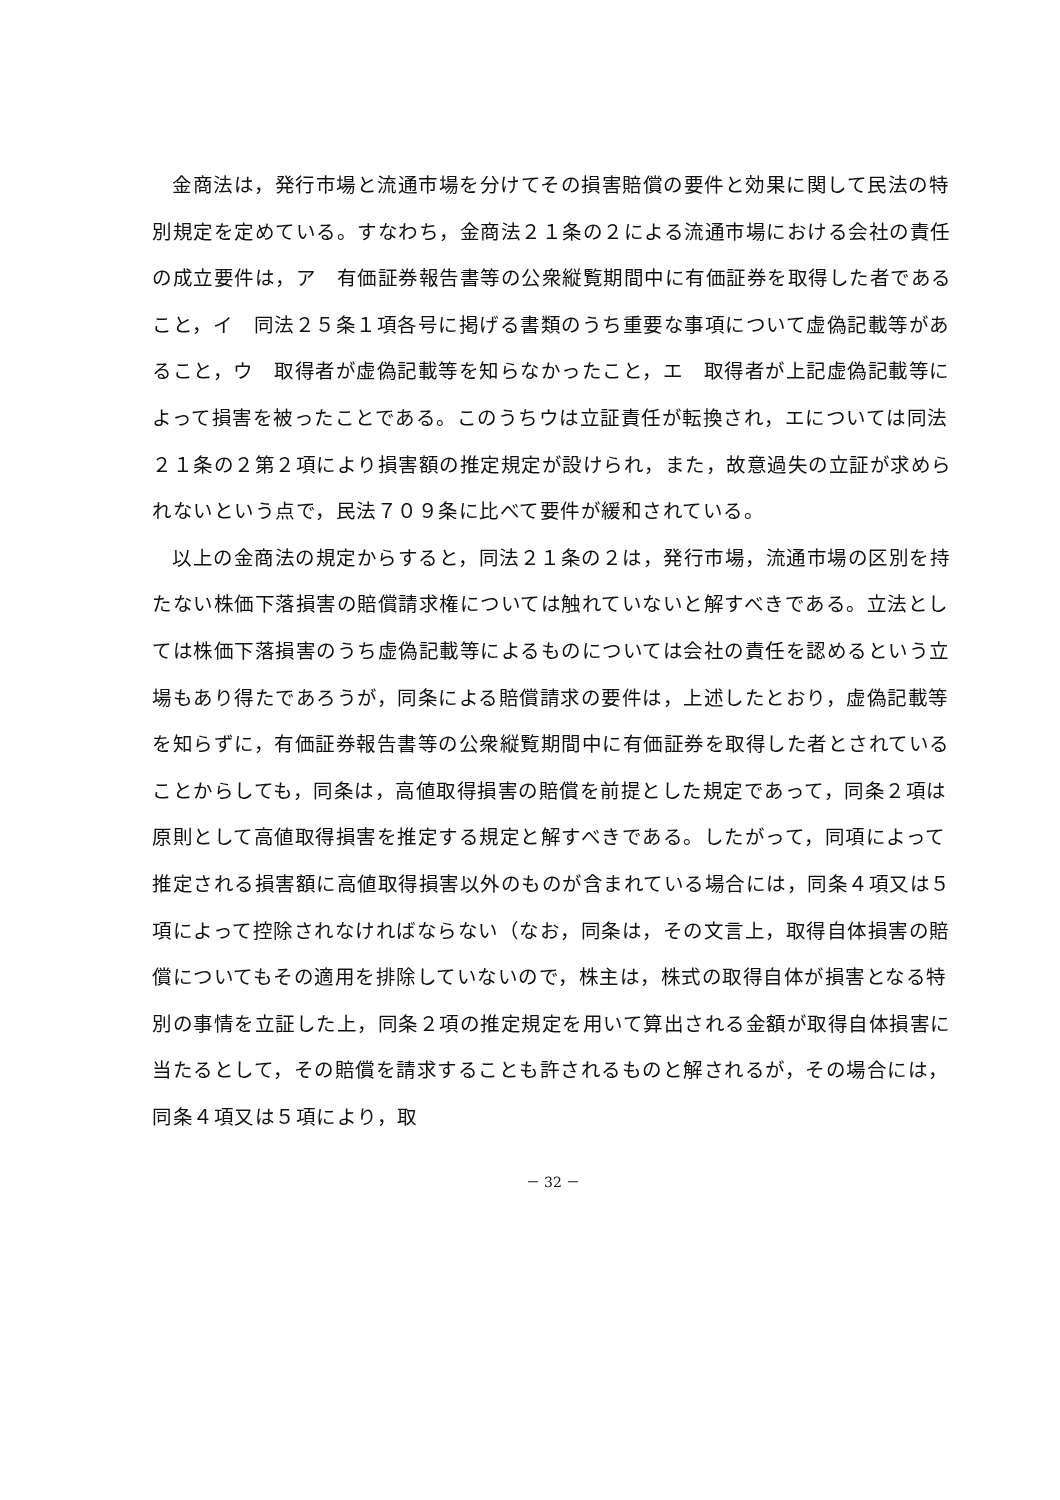金商法は，発行市場と流通市場を分けてその損害賠償の要件と効果に関して民法の特別規定を定めている。すなわち，金商法２１条の２による流通市場における会社の責任の成立要件は，ア　有価証券報告書等の公衆縦覧期間中に有価証券を取得した者であること，イ　同法２５条１項各号に掲げる書類のうち重要な事項について虚偽記載等があること，ウ　取得者が虚偽記載等を知らなかったこと，エ　取得者が上記虚偽記載等によって損害を被ったことである。このうちウは立証責任が転換され，エについては同法２１条の２第２項により損害額の推定規定が設けられ，また，故意過失の立証が求められないという点で，民法７０９条に比べて要件が緩和されている。
以上の金商法の規定からすると，同法２１条の２は，発行市場，流通市場の区別を持たない株価下落損害の賠償請求権については触れていないと解すべきである。立法としては株価下落損害のうち虚偽記載等によるものについては会社の責任を認めるという立場もあり得たであろうが，同条による賠償請求の要件は，上述したとおり，虚偽記載等を知らずに，有価証券報告書等の公衆縦覧期間中に有価証券を取得した者とされていることからしても，同条は，高値取得損害の賠償を前提とした規定であって，同条２項は原則として高値取得損害を推定する規定と解すべきである。したがって，同項によって推定される損害額に高値取得損害以外のものが含まれている場合には，同条４項又は５項によって控除されなければならない（なお，同条は，その文言上，取得自体損害の賠償についてもその適用を排除していないので，株主は，株式の取得自体が損害となる特別の事情を立証した上，同条２項の推定規定を用いて算出される金額が取得自体損害に当たるとして，その賠償を請求することも許されるものと解されるが，その場合には，同条４項又は５項により，取
－ 32 －